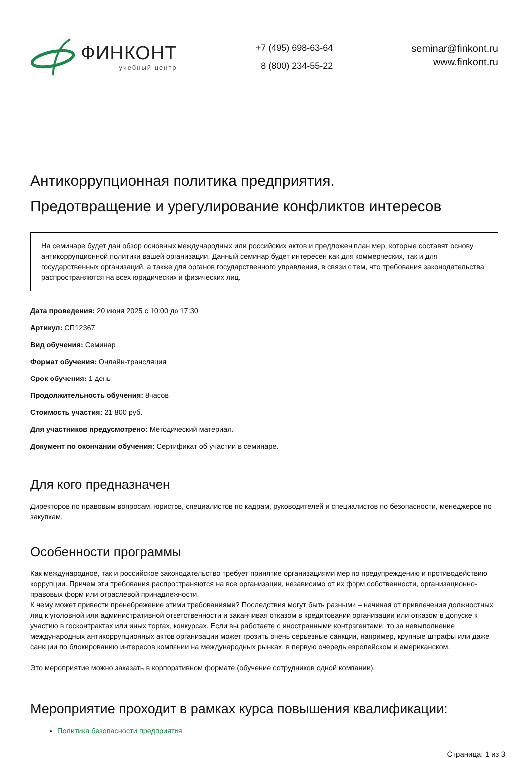ФИНКОНТ
учебный центр
+7 (495) 698-63-64
8 (800) 234-55-22
seminar@finkont.ru
www.finkont.ru
Антикоррупционная политика предприятия.
Предотвращение и урегулирование конфликтов интересов
На семинаре будет дан обзор основных международных или российских актов и предложен план мер, которые составят основу антикоррупционной политики вашей организации. Данный семинар будет интересен как для коммерческих, так и для государственных организаций, а также для органов государственного управления, в связи с тем, что требования законодательства распространяются на всех юридических и физических лиц.
Дата проведения: 20 июня 2025 с 10:00 до 17:30
Артикул: СП12367
Вид обучения: Семинар
Формат обучения: Онлайн-трансляция
Срок обучения: 1 день
Продолжительность обучения: 8часов
Стоимость участия: 21 800 руб.
Для участников предусмотрено: Методический материал.
Документ по окончании обучения: Сертификат об участии в семинаре.
Для кого предназначен
Директоров по правовым вопросам, юристов, специалистов по кадрам, руководителей и специалистов по безопасности, менеджеров по закупкам.
Особенности программы
Как международное, так и российское законодательство требует принятие организациями мер по предупреждению и противодействию коррупции. Причем эти требования распространяются на все организации, независимо от их форм собственности, организационно-правовых форм или отраслевой принадлежности.
К чему может привести пренебрежение этими требованиями? Последствия могут быть разными – начиная от привлечения должностных лиц к уголовной или административной ответственности и заканчивая отказом в кредитовании организации или отказом в допуске к участию в госконтрактах или иных торгах, конкурсах. Если вы работаете с иностранными контрагентами, то за невыполнение международных антикоррупционных актов организации может грозить очень серьезные санкции, например, крупные штрафы или даже санкции по блокированию интересов компании на международных рынках, в первую очередь европейском и американском.
Это мероприятие можно заказать в корпоративном формате (обучение сотрудников одной компании).
Мероприятие проходит в рамках курса повышения квалификации:
Политика безопасности предприятия
Страница: 1 из 3